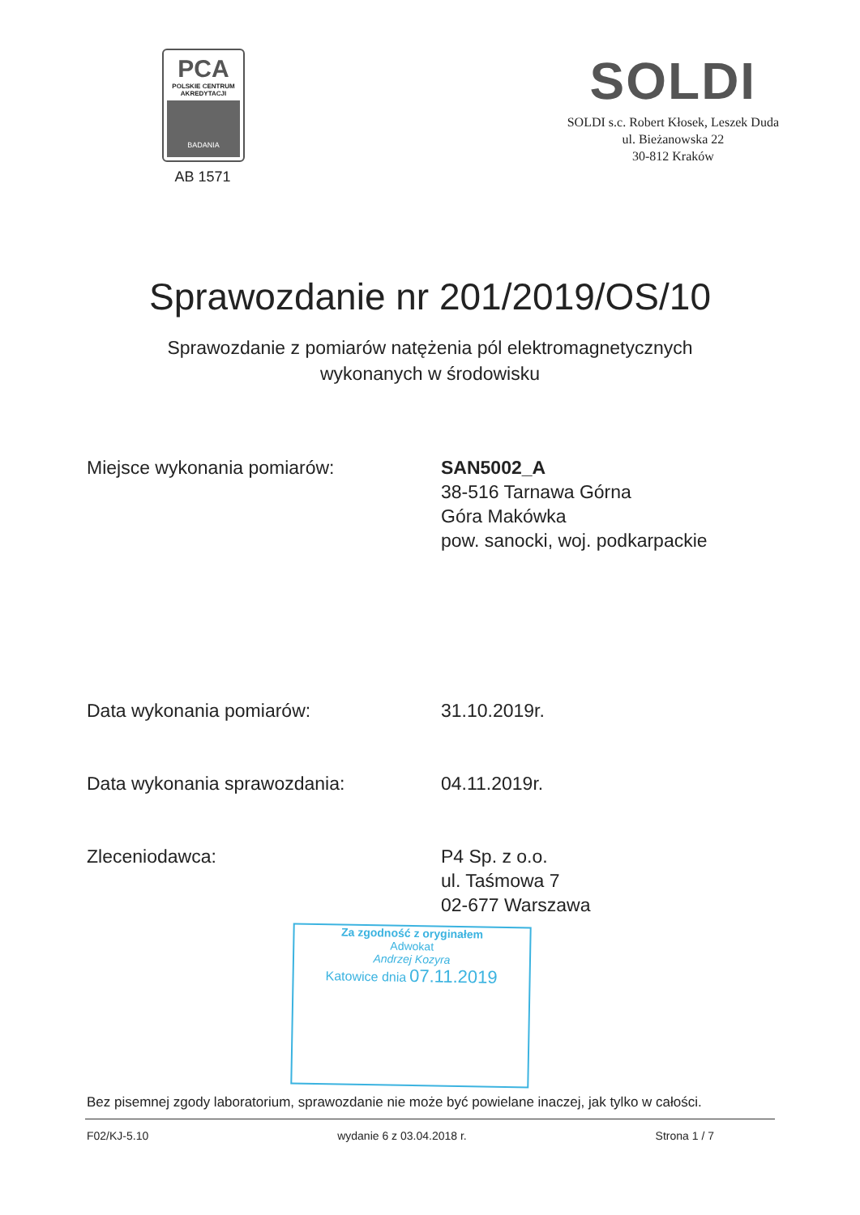PCA
POLSKIE CENTRUM
AKREDYTACJI
BADANIA
AB 1571
SOLDI
SOLDI s.c. Robert Kłosek, Leszek Duda
ul. Bieżanowska 22
30-812 Kraków
Sprawozdanie nr 201/2019/OS/10
Sprawozdanie z pomiarów natężenia pól elektromagnetycznych
wykonanych w środowisku
Miejsce wykonania pomiarów: SAN5002_A
38-516 Tarnawa Górna
Góra Makówka
pow. sanocki, woj. podkarpackie
Data wykonania pomiarów: 31.10.2019r.
Data wykonania sprawozdania: 04.11.2019r.
Zleceniodawca: P4 Sp. z o.o.
ul. Taśmowa 7
02-677 Warszawa
Za zgodność z oryginałem
Adwokat
Andrzej Kozyra
Katowice dnia 07.11.2019
Bez pisemnej zgody laboratorium, sprawozdanie nie może być powielane inaczej, jak tylko w całości.
F02/KJ-5.10 wydanie 6 z 03.04.2018 r. Strona 1 / 7